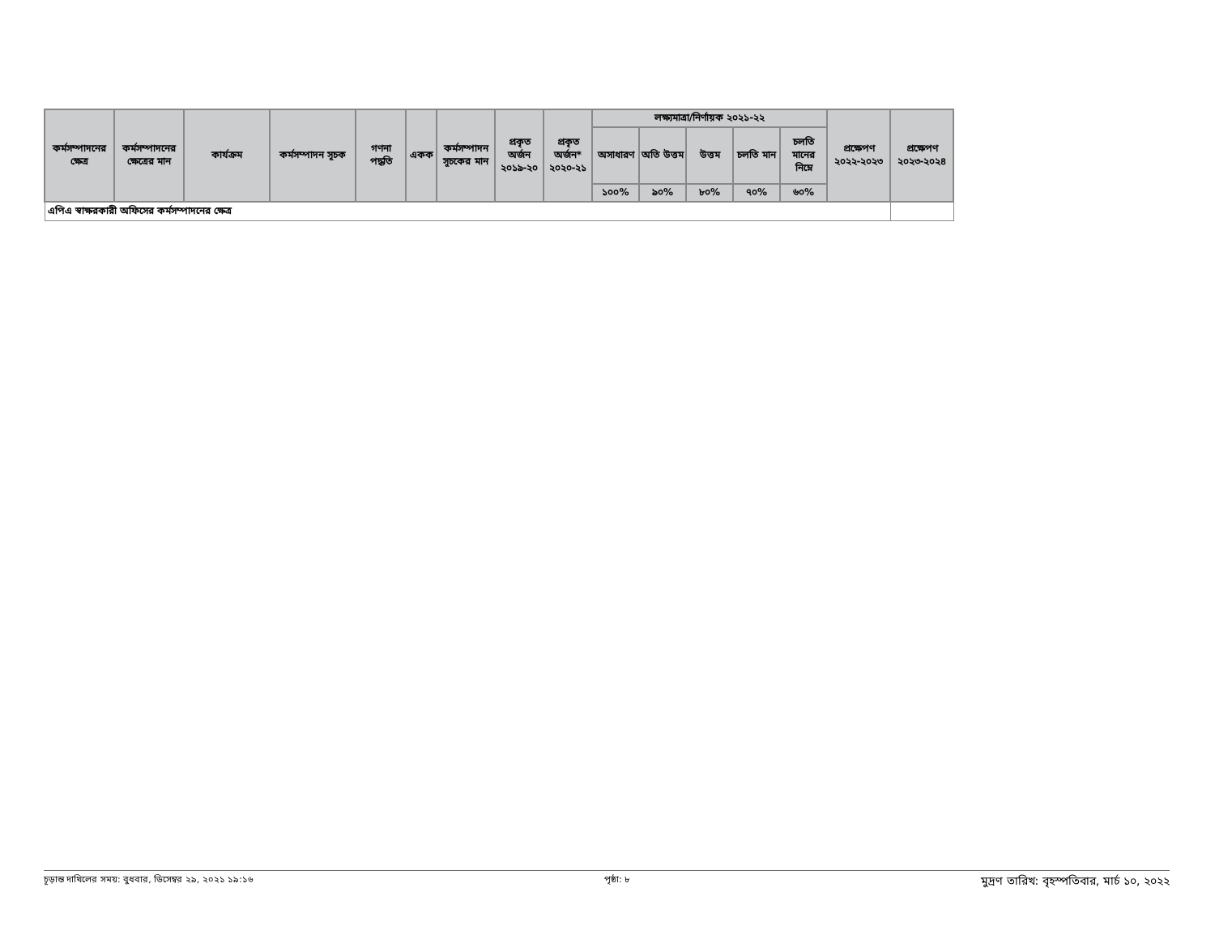| কর্মসম্পাদনের ক্ষেত্র | কর্মসম্পাদনের ক্ষেত্রের মান | কার্যক্রম | কর্মসম্পাদন সূচক | গণনা পদ্ধতি | একক | কর্মসম্পাদন সূচকের মান | প্রকৃত অর্জন ২০১৯-২০ | প্রকৃত অর্জন* ২০২০-২১ | লক্ষ্যমাত্রা/নির্ণায়ক ২০২১-২২ | | | | | প্রক্ষেপণ ২০২২-২০২৩ | প্রক্ষেপণ ২০২৩-২০২৪ |
| --- | --- | --- | --- | --- | --- | --- | --- | --- | --- | --- | --- | --- | --- | --- | --- |
| | | | | | | | | | অসাধারণ | অতি উত্তম | উত্তম | চলতি মান | চলতি মানের নিম্নে | | |
| | | | | | | | | | ১০০% | ৯০% | ৮০% | ৭০% | ৬০% | | |
| এপিএ স্বাক্ষরকারী অফিসের কর্মসম্পাদনের ক্ষেত্র | | | | | | | | | | | | | | | |
চূড়ান্ত দাখিলের সময়: বুধবার, ডিসেম্বর ২৯, ২০২১ ১৯:১৬ পৃষ্ঠা: ৮ মুদ্রণ তারিখ: বৃহস্পতিবার, মার্চ ১০, ২০২২